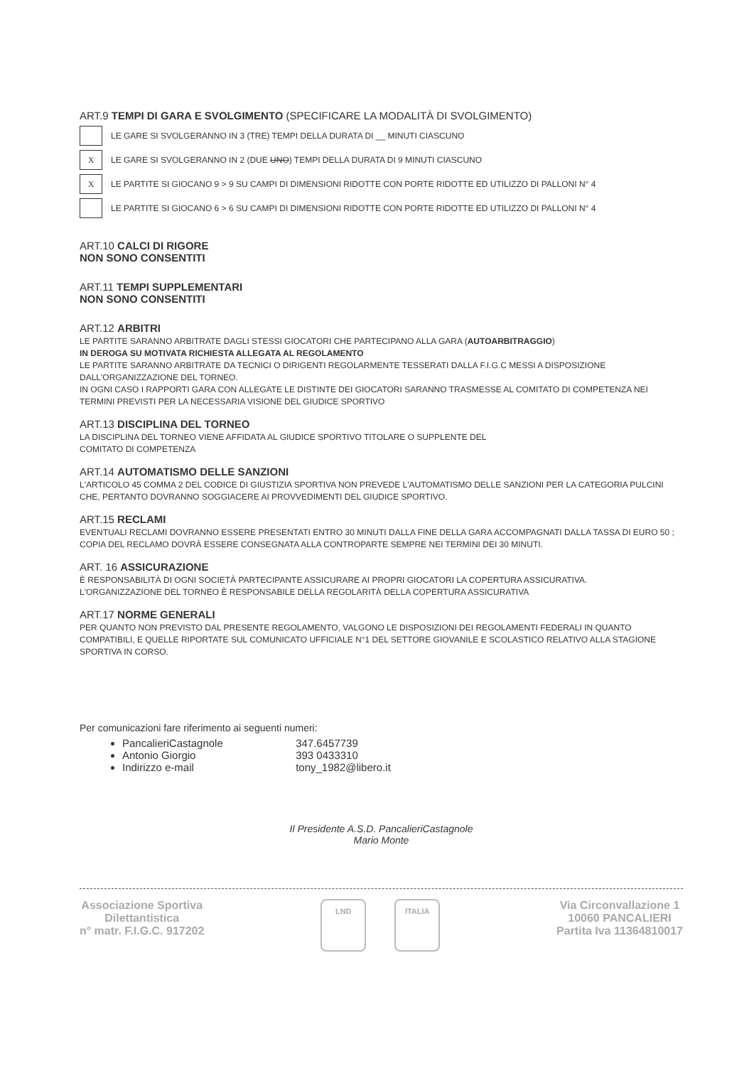ART.9 TEMPI DI GARA E SVOLGIMENTO (SPECIFICARE LA MODALITÀ DI SVOLGIMENTO)
LE GARE SI SVOLGERANNO IN 3 (TRE) TEMPI DELLA DURATA DI __ MINUTI CIASCUNO
X
LE GARE SI SVOLGERANNO IN 2 (DUE UNO) TEMPI DELLA DURATA DI 9 MINUTI CIASCUNO
X
LE PARTITE SI GIOCANO 9 > 9 SU CAMPI DI DIMENSIONI RIDOTTE CON PORTE RIDOTTE ED UTILIZZO DI PALLONI N° 4
LE PARTITE SI GIOCANO 6 > 6 SU CAMPI DI DIMENSIONI RIDOTTE CON PORTE RIDOTTE ED UTILIZZO DI PALLONI N° 4
ART.10 CALCI DI RIGORE
NON SONO CONSENTITI
ART.11 TEMPI SUPPLEMENTARI
NON SONO CONSENTITI
ART.12 ARBITRI
LE PARTITE SARANNO ARBITRATE DAGLI STESSI GIOCATORI CHE PARTECIPANO ALLA GARA (AUTOARBITRAGGIO)
IN DEROGA SU MOTIVATA RICHIESTA ALLEGATA AL REGOLAMENTO
LE PARTITE SARANNO ARBITRATE DA TECNICI O DIRIGENTI REGOLARMENTE TESSERATI DALLA F.I.G.C MESSI A DISPOSIZIONE DALL'ORGANIZZAZIONE DEL TORNEO.
IN OGNI CASO I RAPPORTI GARA CON ALLEGATE LE DISTINTE DEI GIOCATORI SARANNO TRASMESSE AL COMITATO DI COMPETENZA NEI TERMINI PREVISTI PER LA NECESSARIA VISIONE DEL GIUDICE SPORTIVO
ART.13 DISCIPLINA DEL TORNEO
LA DISCIPLINA DEL TORNEO VIENE AFFIDATA AL GIUDICE SPORTIVO TITOLARE O SUPPLENTE DEL
COMITATO DI COMPETENZA
ART.14 AUTOMATISMO DELLE SANZIONI
L'ARTICOLO 45 COMMA 2 DEL CODICE DI GIUSTIZIA SPORTIVA NON PREVEDE L'AUTOMATISMO DELLE SANZIONI PER LA CATEGORIA PULCINI CHE, PERTANTO DOVRANNO SOGGIACERE AI PROVVEDIMENTI DEL GIUDICE SPORTIVO.
ART.15 RECLAMI
EVENTUALI RECLAMI DOVRANNO ESSERE PRESENTATI ENTRO 30 MINUTI DALLA FINE DELLA GARA ACCOMPAGNATI DALLA TASSA DI EURO 50 ; COPIA DEL RECLAMO DOVRÀ ESSERE CONSEGNATA ALLA CONTROPARTE SEMPRE NEI TERMINI DEI 30 MINUTI.
ART. 16 ASSICURAZIONE
È RESPONSABILITÀ DI OGNI SOCIETÀ PARTECIPANTE ASSICURARE AI PROPRI GIOCATORI LA COPERTURA ASSICURATIVA.
L'ORGANIZZAZIONE DEL TORNEO È RESPONSABILE DELLA REGOLARITÀ DELLA COPERTURA ASSICURATIVA
ART.17 NORME GENERALI
PER QUANTO NON PREVISTO DAL PRESENTE REGOLAMENTO, VALGONO LE DISPOSIZIONI DEI REGOLAMENTI FEDERALI IN QUANTO COMPATIBILI, E QUELLE RIPORTATE SUL COMUNICATO UFFICIALE N°1 DEL SETTORE GIOVANILE E SCOLASTICO RELATIVO ALLA STAGIONE SPORTIVA IN CORSO.
Per comunicazioni fare riferimento ai seguenti numeri:
PancalieriCastagnole 347.6457739
Antonio Giorgio 393 0433310
Indirizzo e-mail tony_1982@libero.it
Il Presidente A.S.D. PancalieriCastagnole
Mario Monte
Associazione Sportiva
Dilettantistica
n° matr. F.I.G.C. 917202
LND ITALIA
Via Circonvallazione 1
10060 PANCALIERI
Partita Iva 11364810017